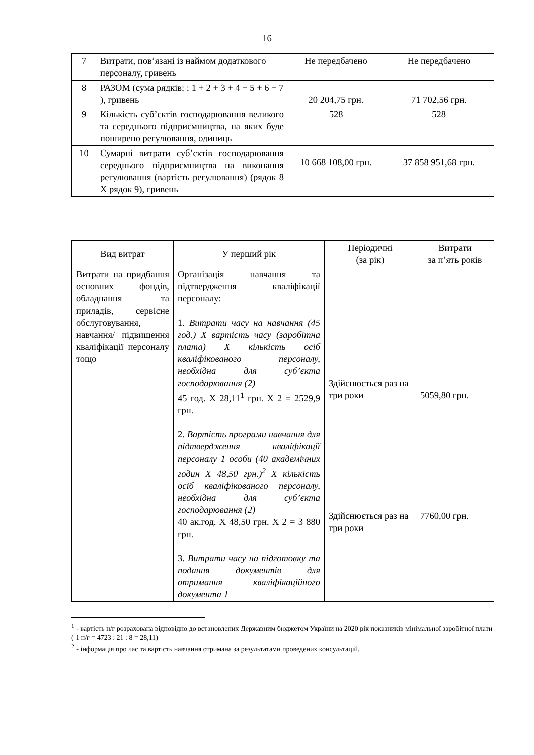16
| 7 | Витрати, пов’язані із наймом додаткового персоналу, гривень | Не передбачено | Не передбачено |
| 8 | РАЗОМ (сума рядків: : 1 + 2 + 3 + 4 + 5 + 6 + 7 ), гривень | 20 204,75 грн. | 71 702,56 грн. |
| 9 | Кількість суб’єктів господарювання великого та середнього підприємництва, на яких буде поширено регулювання, одиниць | 528 | 528 |
| 10 | Сумарні витрати суб’єктів господарювання середнього підприємництва на виконання регулювання (вартість регулювання) (рядок 8 Х рядок 9), гривень | 10 668 108,00 грн. | 37 858 951,68 грн. |
| Вид витрат | У перший рік | Періодичні (за рік) | Витрати за п’ять років |
| --- | --- | --- | --- |
| Витрати на придбання основних фондів, обладнання та приладів, сервісне обслуговування, навчання/ підвищення кваліфікації персоналу тощо | Організація навчання та підтвердження кваліфікації персоналу: 1. Витрати часу на навчання (45 год.) Х вартість часу (заробітна плата) Х кількість осіб кваліфікованого персоналу, необхідна для суб’єкта господарювання (2) 45 год. Х 28,11<sup>1</sup> грн. Х 2 = 2529,9 грн. 2. Вартість програми навчання для підтвердження кваліфікації персоналу 1 особи (40 академічних годин Х 48,50 грн.)<sup>2</sup> Х кількість осіб кваліфікованого персоналу, необхідна для суб’єкта господарювання (2) 40 ак.год. Х 48,50 грн. Х 2 = 3 880 грн. 3. Витрати часу на підготовку та подання документів для отримання кваліфікаційного документа 1 | Здійснюється раз на три роки Здійснюється раз на три роки | 5059,80 грн. 7760,00 грн. |
<sup>1</sup> - вартість н/г розрахована відповідно до встановлених Державним бюджетом України на 2020 рік показників мінімальної заробітної плати ( 1 н/г = 4723 : 21 : 8 = 28,11)
<sup>2</sup> - інформація про час та вартість навчання отримана за результатами проведених консультацій.